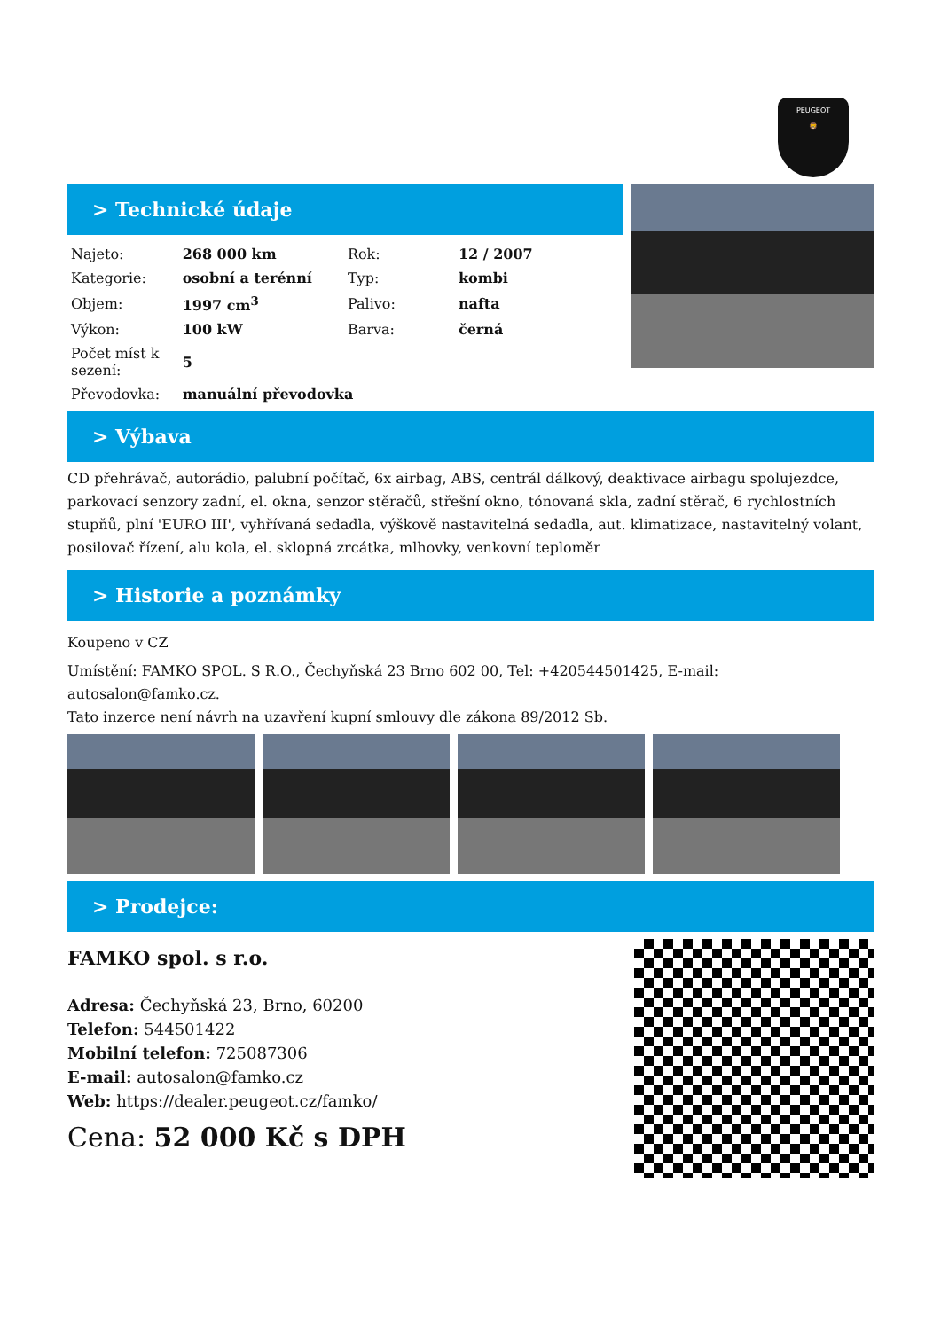PEUGEOT
🦁
> Technické údaje
| Najeto: | 268 000 km | Rok: | 12 / 2007 |
| Kategorie: | osobní a terénní | Typ: | kombi |
| Objem: | 1997 cm<sup>3</sup> | Palivo: | nafta |
| Výkon: | 100 kW | Barva: | černá |
| Počet míst k sezení: | 5 | | |
| Převodovka: | manuální převodovka | | |
> Výbava
CD přehrávač, autorádio, palubní počítač, 6x airbag, ABS, centrál dálkový, deaktivace airbagu spolujezdce, parkovací senzory zadní, el. okna, senzor stěračů, střešní okno, tónovaná skla, zadní stěrač, 6 rychlostních stupňů, plní 'EURO III', vyhřívaná sedadla, výškově nastavitelná sedadla, aut. klimatizace, nastavitelný volant, posilovač řízení, alu kola, el. sklopná zrcátka, mlhovky, venkovní teploměr
> Historie a poznámky
Koupeno v CZ
Umístění: FAMKO SPOL. S R.O., Čechyňská 23 Brno 602 00, Tel: +420544501425, E-mail: autosalon@famko.cz.
Tato inzerce není návrh na uzavření kupní smlouvy dle zákona 89/2012 Sb.
> Prodejce:
FAMKO spol. s r.o.
Adresa: Čechyňská 23, Brno, 60200
Telefon: 544501422
Mobilní telefon: 725087306
E-mail: autosalon@famko.cz
Web: https://dealer.peugeot.cz/famko/
Cena: 52 000 Kč s DPH